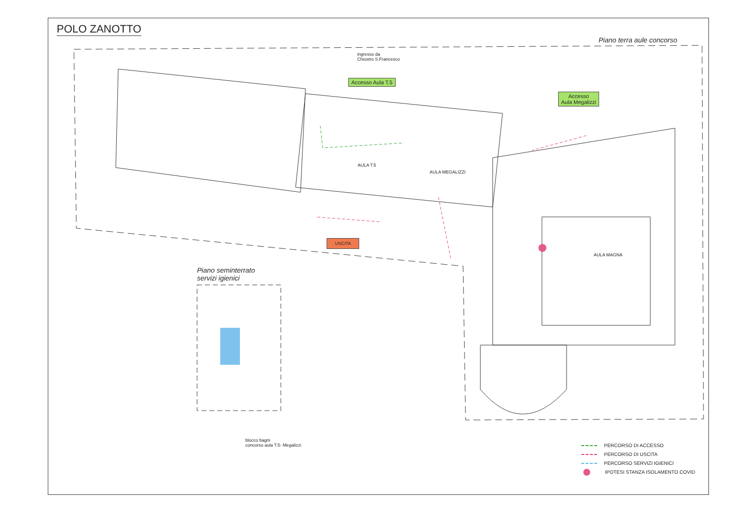POLO ZANOTTO
Piano terra aule concorso
ingresso da
Chiostro S.Francesco
Accesso Aula T.5
Accesso
Aula Megalizzi
AULA T.5
AULA MEGALIZZI
USCITA
AULA MAGNA
Piano seminterrato
servizi igienici
blocco bagni
concorso aula T.5- Megalizzi
PERCORSO DI ACCESSO
PERCORSO DI USCITA
PERCORSO SERVIZI IGIENICI
IPOTESI STANZA ISOLAMENTO COVID